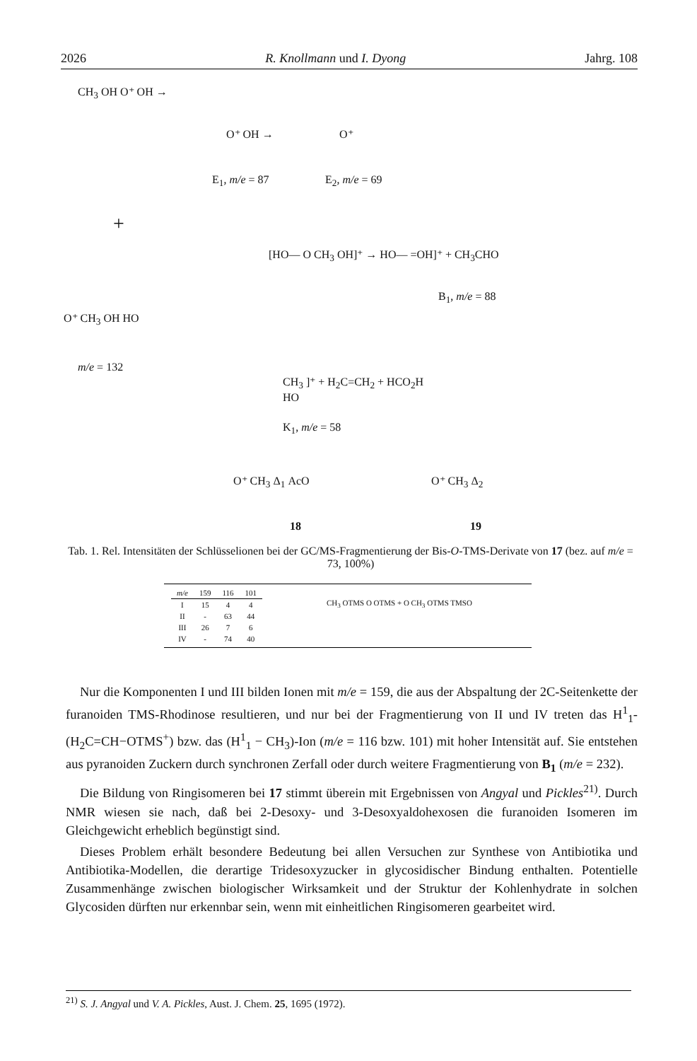2026 R. Knollmann und I. Dyong Jahrg. 108
CH<sub>3</sub> OH O⁺ OH →
O⁺ OH → O⁺
E<sub>1</sub>, m/e = 87 E<sub>2</sub>, m/e = 69
+
[HO— O CH<sub>3</sub> OH]⁺ → HO— =OH]⁺ + CH<sub>3</sub>CHO
B<sub>1</sub>, m/e = 88
O⁺ CH<sub>3</sub> OH HO
m/e = 132
CH<sub>3</sub> ]⁺ + H<sub>2</sub>C=CH<sub>2</sub> + HCO<sub>2</sub>H
HO
K<sub>1</sub>, m/e = 58
O⁺ CH<sub>3</sub> Δ<sub>1</sub> AcO O⁺ CH<sub>3</sub> Δ<sub>2</sub>
18 19
Tab. 1. Rel. Intensitäten der Schlüsselionen bei der GC/MS-Fragmentierung der Bis-O-TMS-Derivate von 17 (bez. auf m/e = 73, 100%)
| m/e | 159 | 116 | 101 |
| --- | --- | --- | --- |
| I | 15 | 4 | 4 |
| II | - | 63 | 44 |
| III | 26 | 7 | 6 |
| IV | - | 74 | 40 |
CH<sub>3</sub> OTMS O OTMS + O CH<sub>3</sub> OTMS TMSO
Nur die Komponenten I und III bilden Ionen mit m/e = 159, die aus der Abspaltung der 2C-Seitenkette der furanoiden TMS-Rhodinose resultieren, und nur bei der Fragmentierung von II und IV treten das H<sup>1</sup><sub>1</sub>- (H<sub>2</sub>C=CH−OTMS<sup>+</sup>) bzw. das (H<sup>1</sup><sub>1</sub> − CH<sub>3</sub>)-Ion (m/e = 116 bzw. 101) mit hoher Intensität auf. Sie entstehen aus pyranoiden Zuckern durch synchronen Zerfall oder durch weitere Fragmentierung von B<sub>1</sub> (m/e = 232).
Die Bildung von Ringisomeren bei 17 stimmt überein mit Ergebnissen von Angyal und Pickles<sup>21)</sup>. Durch NMR wiesen sie nach, daß bei 2-Desoxy- und 3-Desoxyaldohexosen die furanoiden Isomeren im Gleichgewicht erheblich begünstigt sind.
Dieses Problem erhält besondere Bedeutung bei allen Versuchen zur Synthese von Antibiotika und Antibiotika-Modellen, die derartige Tridesoxyzucker in glycosidischer Bindung enthalten. Potentielle Zusammenhänge zwischen biologischer Wirksamkeit und der Struktur der Kohlenhydrate in solchen Glycosiden dürften nur erkennbar sein, wenn mit einheitlichen Ringisomeren gearbeitet wird.
<sup>21)</sup> S. J. Angyal und V. A. Pickles, Aust. J. Chem. 25, 1695 (1972).